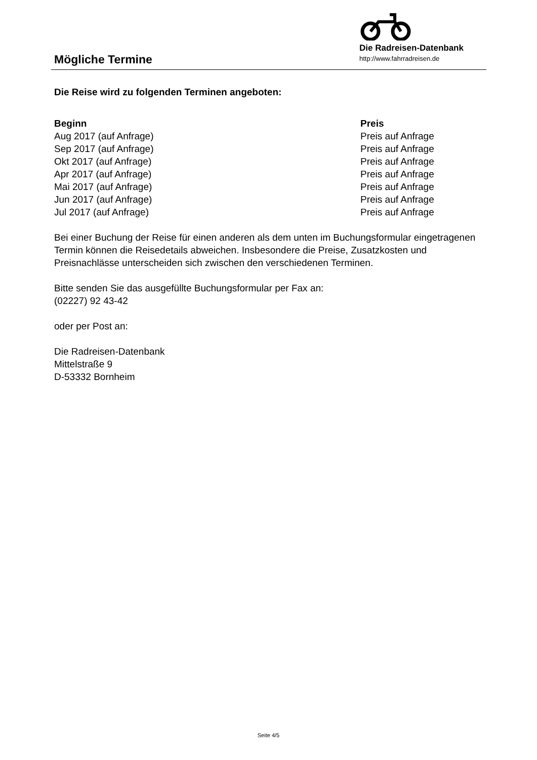Die Radreisen-Datenbank
http://www.fahrradreisen.de
Mögliche Termine
Die Reise wird zu folgenden Terminen angeboten:
| Beginn | Preis |
| --- | --- |
| Aug 2017 (auf Anfrage) | Preis auf Anfrage |
| Sep 2017 (auf Anfrage) | Preis auf Anfrage |
| Okt 2017 (auf Anfrage) | Preis auf Anfrage |
| Apr 2017 (auf Anfrage) | Preis auf Anfrage |
| Mai 2017 (auf Anfrage) | Preis auf Anfrage |
| Jun 2017 (auf Anfrage) | Preis auf Anfrage |
| Jul 2017 (auf Anfrage) | Preis auf Anfrage |
Bei einer Buchung der Reise für einen anderen als dem unten im Buchungsformular eingetragenen Termin können die Reisedetails abweichen. Insbesondere die Preise, Zusatzkosten und Preisnachlässe unterscheiden sich zwischen den verschiedenen Terminen.
Bitte senden Sie das ausgefüllte Buchungsformular per Fax an:
(02227) 92 43-42
oder per Post an:
Die Radreisen-Datenbank
Mittelstraße 9
D-53332 Bornheim
Seite 4/5